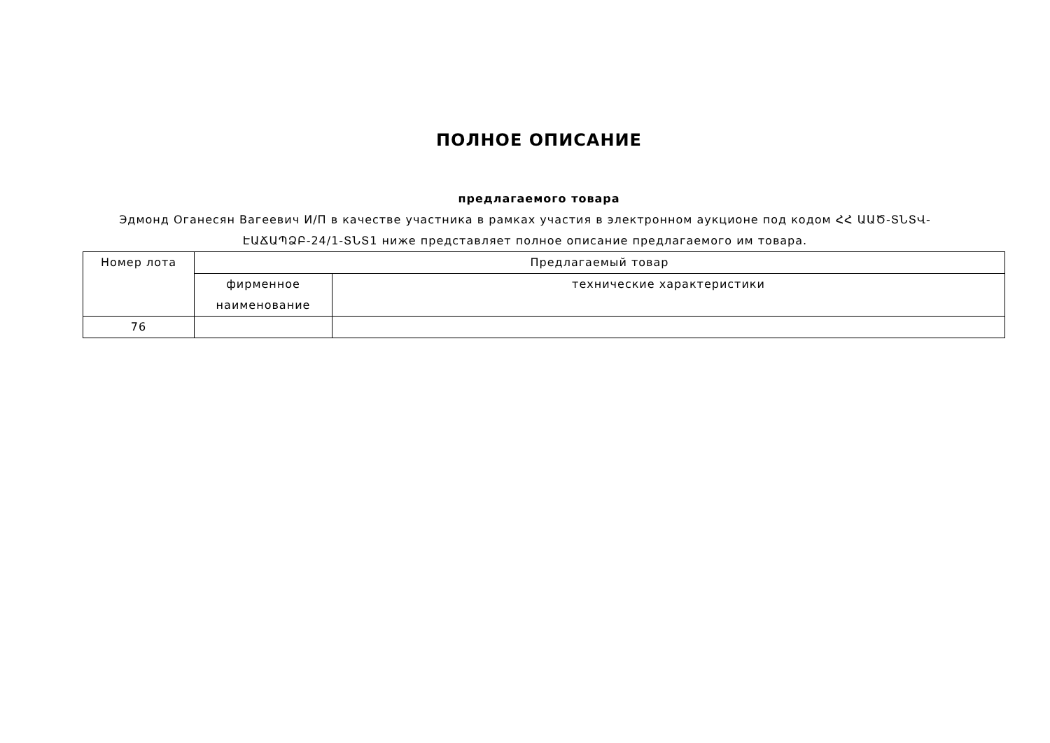ПОЛНОЕ ОПИСАНИЕ
предлагаемого товара
Эдмонд Оганесян Вагеевич И/П в качестве участника в рамках участия в электронном аукционе под кодом ՀՀ ԱԱԾ-ՏՆՏՎ-ԷԱՃԱՊՁԲ-24/1-ՏՆՏ1 ниже представляет полное описание предлагаемого им товара.
| Номер лота | Предлагаемый товар | |
| --- | --- | --- |
| | фирменное наименование | технические характеристики |
| 76 | | |